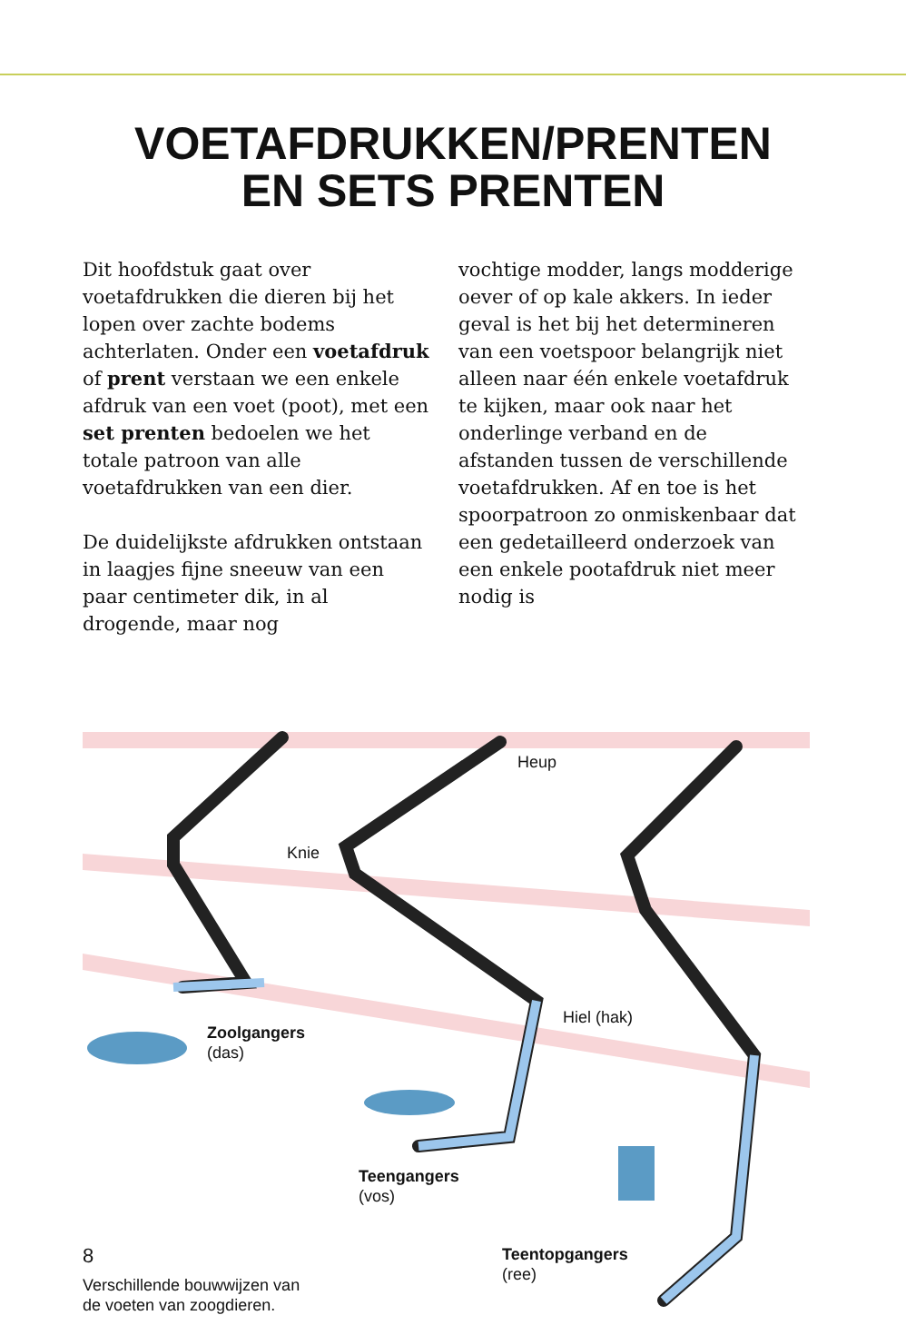VOETAFDRUKKEN/PRENTEN
EN SETS PRENTEN
Dit hoofdstuk gaat over voetafdrukken die dieren bij het lopen over zachte bodems achterlaten. Onder een voetaf­druk of prent verstaan we een enkele afdruk van een voet (poot), met een set prenten bedoelen we het totale patroon van alle voetafdrukken van een dier.
De duidelijkste afdrukken ontstaan in laagjes fijne sneeuw van een paar cen­timeter dik, in al drogende, maar nog
vochtige modder, langs modderige oever of op kale akkers. In ieder geval is het bij het determineren van een voetspoor belangrijk niet alleen naar één enkele voetafdruk te kijken, maar ook naar het onderlinge verband en de afstanden tussen de verschillen­de voetafdrukken. Af en toe is het spoorpatroon zo onmiskenbaar dat een gedetailleerd onderzoek van een enkele pootafdruk niet meer nodig is
Heup
Knie
Hiel (hak)
Zoolgangers
(das)
Teengangers
(vos)
Teentopgangers
(ree)
Verschillende bouwwijzen van
de voeten van zoogdieren.
8